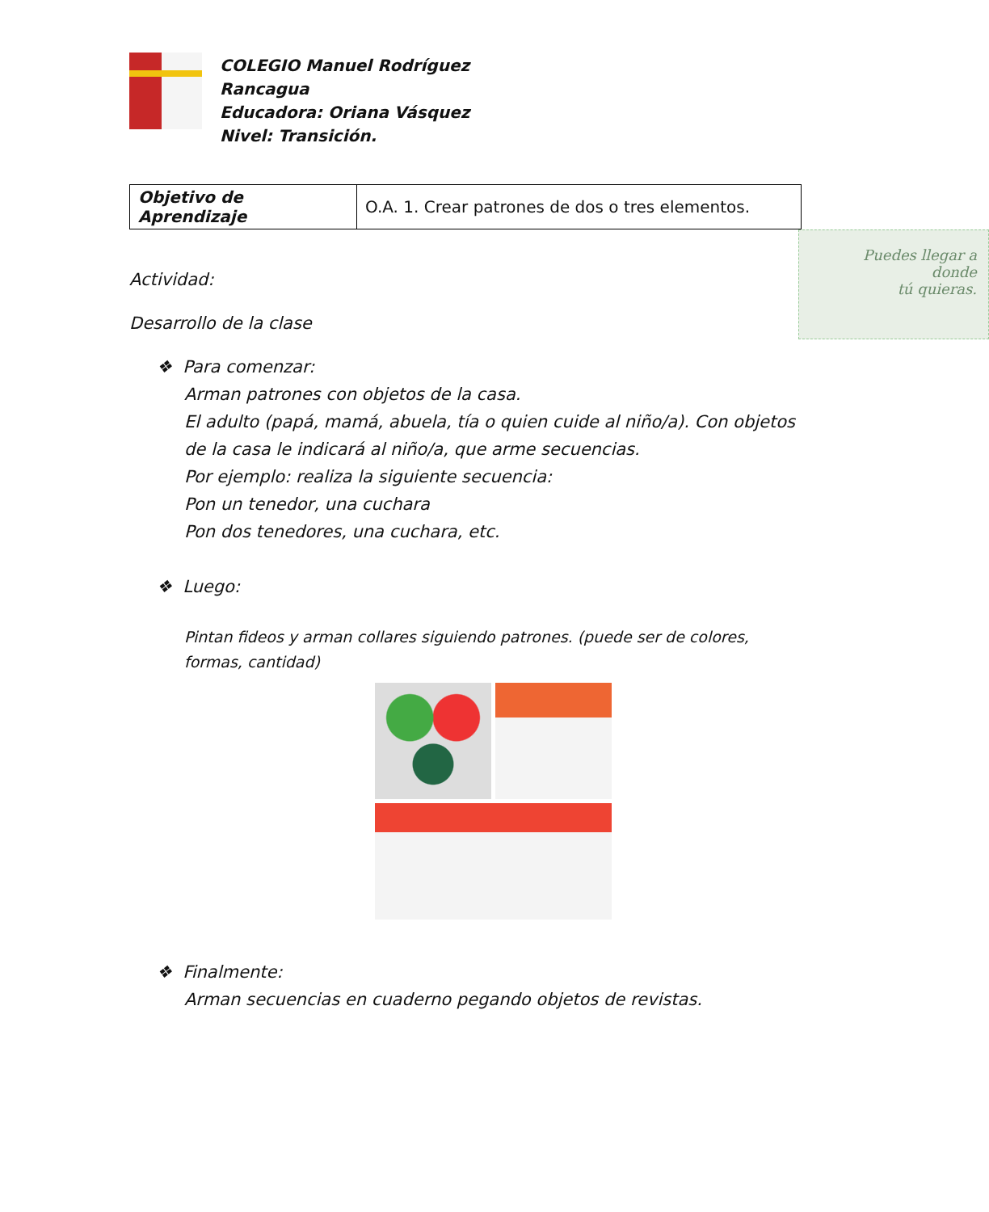COLEGIO Manuel Rodríguez
Rancagua
Educadora: Oriana Vásquez
Nivel: Transición.
| Objetivo de Aprendizaje | O.A. 1. Crear patrones de dos o tres elementos. |
Puedes llegar a
donde
tú quieras.
Actividad:
Desarrollo de la clase
❖ Para comenzar:
Arman patrones con objetos de la casa.
El adulto (papá, mamá, abuela, tía o quien cuide al niño/a). Con objetos de la casa le indicará al niño/a, que arme secuencias.
Por ejemplo: realiza la siguiente secuencia:
Pon un tenedor, una cuchara
Pon dos tenedores, una cuchara, etc.
❖ Luego:
Pintan fideos y arman collares siguiendo patrones. (puede ser de colores, formas, cantidad)
❖ Finalmente:
Arman secuencias en cuaderno pegando objetos de revistas.